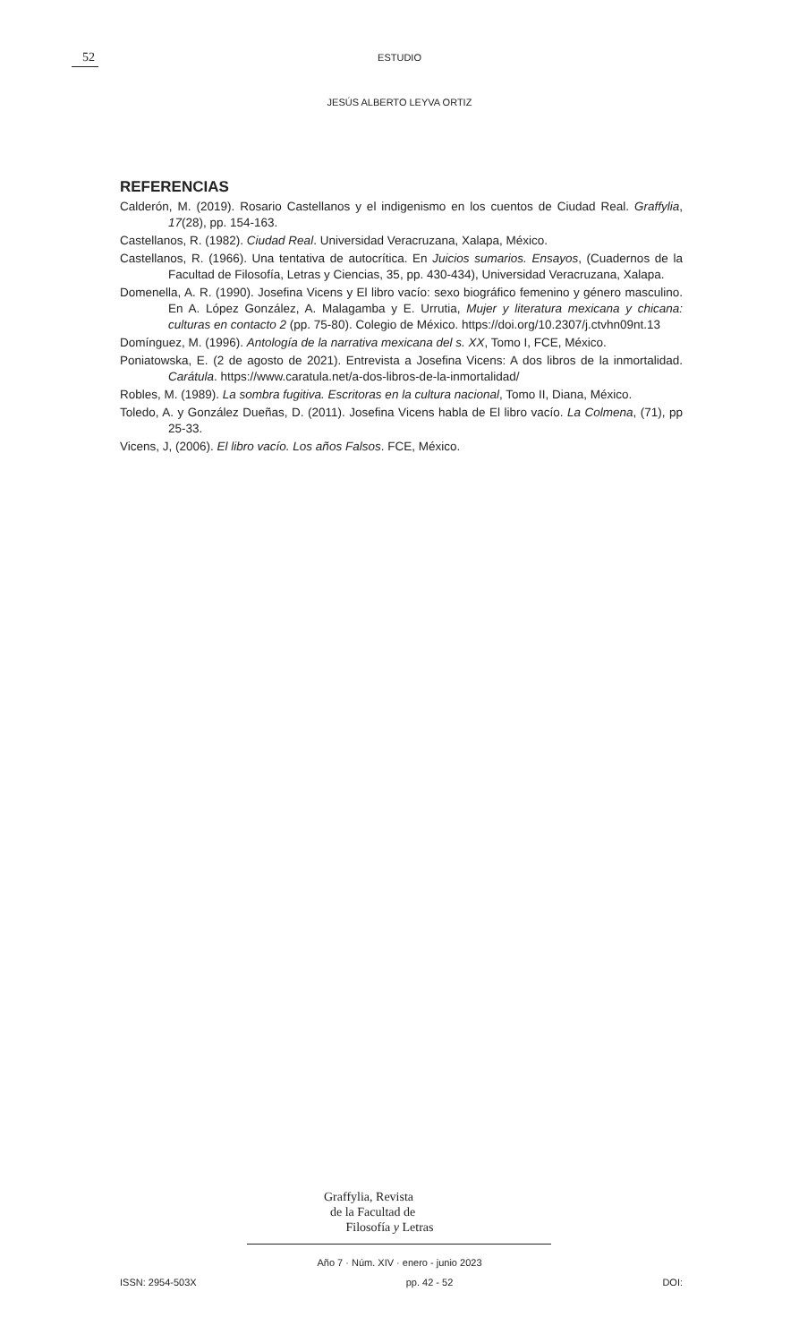52
ESTUDIO
JESÚS ALBERTO LEYVA ORTIZ
REFERENCIAS
Calderón, M. (2019). Rosario Castellanos y el indigenismo en los cuentos de Ciudad Real. Graffylia, 17(28), pp. 154-163.
Castellanos, R. (1982). Ciudad Real. Universidad Veracruzana, Xalapa, México.
Castellanos, R. (1966). Una tentativa de autocrítica. En Juicios sumarios. Ensayos, (Cuadernos de la Facultad de Filosofía, Letras y Ciencias, 35, pp. 430-434), Universidad Veracruzana, Xalapa.
Domenella, A. R. (1990). Josefina Vicens y El libro vacío: sexo biográfico femenino y género masculino. En A. López González, A. Malagamba y E. Urrutia, Mujer y literatura mexicana y chicana: culturas en contacto 2 (pp. 75-80). Colegio de México. https://doi.org/10.2307/j.ctvhn09nt.13
Domínguez, M. (1996). Antología de la narrativa mexicana del s. XX, Tomo I, FCE, México.
Poniatowska, E. (2 de agosto de 2021). Entrevista a Josefina Vicens: A dos libros de la inmortalidad. Carátula. https://www.caratula.net/a-dos-libros-de-la-inmortalidad/
Robles, M. (1989). La sombra fugitiva. Escritoras en la cultura nacional, Tomo II, Diana, México.
Toledo, A. y González Dueñas, D. (2011). Josefina Vicens habla de El libro vacío. La Colmena, (71), pp 25-33.
Vicens, J, (2006). El libro vacío. Los años Falsos. FCE, México.
Graffylia, Revista
de la Facultad de
Filosofía y Letras
Año 7 · Núm. XIV · enero - junio 2023
ISSN: 2954-503X pp. 42 - 52 DOI: